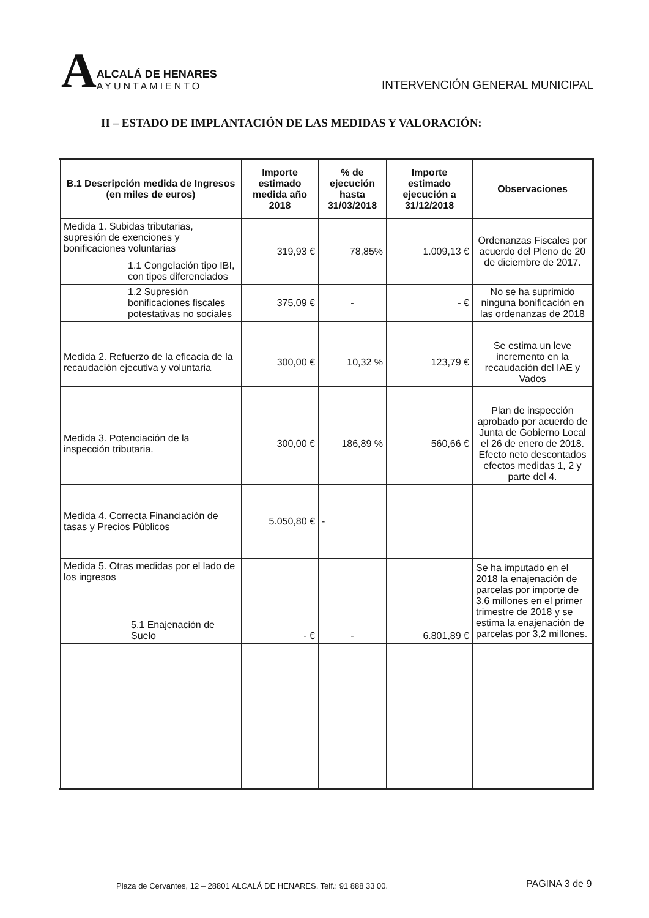A
ALCALÁ DE HENARES
AYUNTAMIENTO
INTERVENCIÓN GENERAL MUNICIPAL
II – ESTADO DE IMPLANTACIÓN DE LAS MEDIDAS Y VALORACIÓN:
| B.1 Descripción medida de Ingresos (en miles de euros) | Importe estimado medida año 2018 | % de ejecución hasta 31/03/2018 | Importe estimado ejecución a 31/12/2018 | Observaciones |
| --- | --- | --- | --- | --- |
| Medida 1. Subidas tributarias, supresión de exenciones y bonificaciones voluntarias 1.1 Congelación tipo IBI, con tipos diferenciados | 319,93 € | 78,85% | 1.009,13 € | Ordenanzas Fiscales por acuerdo del Pleno de 20 de diciembre de 2017. |
| 1.2 Supresión bonificaciones fiscales potestativas no sociales | 375,09 € | - | - € | No se ha suprimido ninguna bonificación en las ordenanzas de 2018 |
| Medida 2. Refuerzo de la eficacia de la recaudación ejecutiva y voluntaria | 300,00 € | 10,32 % | 123,79 € | Se estima un leve incremento en la recaudación del IAE y Vados |
| Medida 3. Potenciación de la inspección tributaria. | 300,00 € | 186,89 % | 560,66 € | Plan de inspección aprobado por acuerdo de Junta de Gobierno Local el 26 de enero de 2018. Efecto neto descontados efectos medidas 1, 2 y parte del 4. |
| Medida 4. Correcta Financiación de tasas y Precios Públicos | 5.050,80 € | - | | |
| Medida 5. Otras medidas por el lado de los ingresos 5.1 Enajenación de Suelo | - € | - | 6.801,89 € | Se ha imputado en el 2018 la enajenación de parcelas por importe de 3,6 millones en el primer trimestre de 2018 y se estima la enajenación de parcelas por 3,2 millones. |
Plaza de Cervantes, 12 – 28801 ALCALÁ DE HENARES. Telf.: 91 888 33 00.
PAGINA 3 de 9